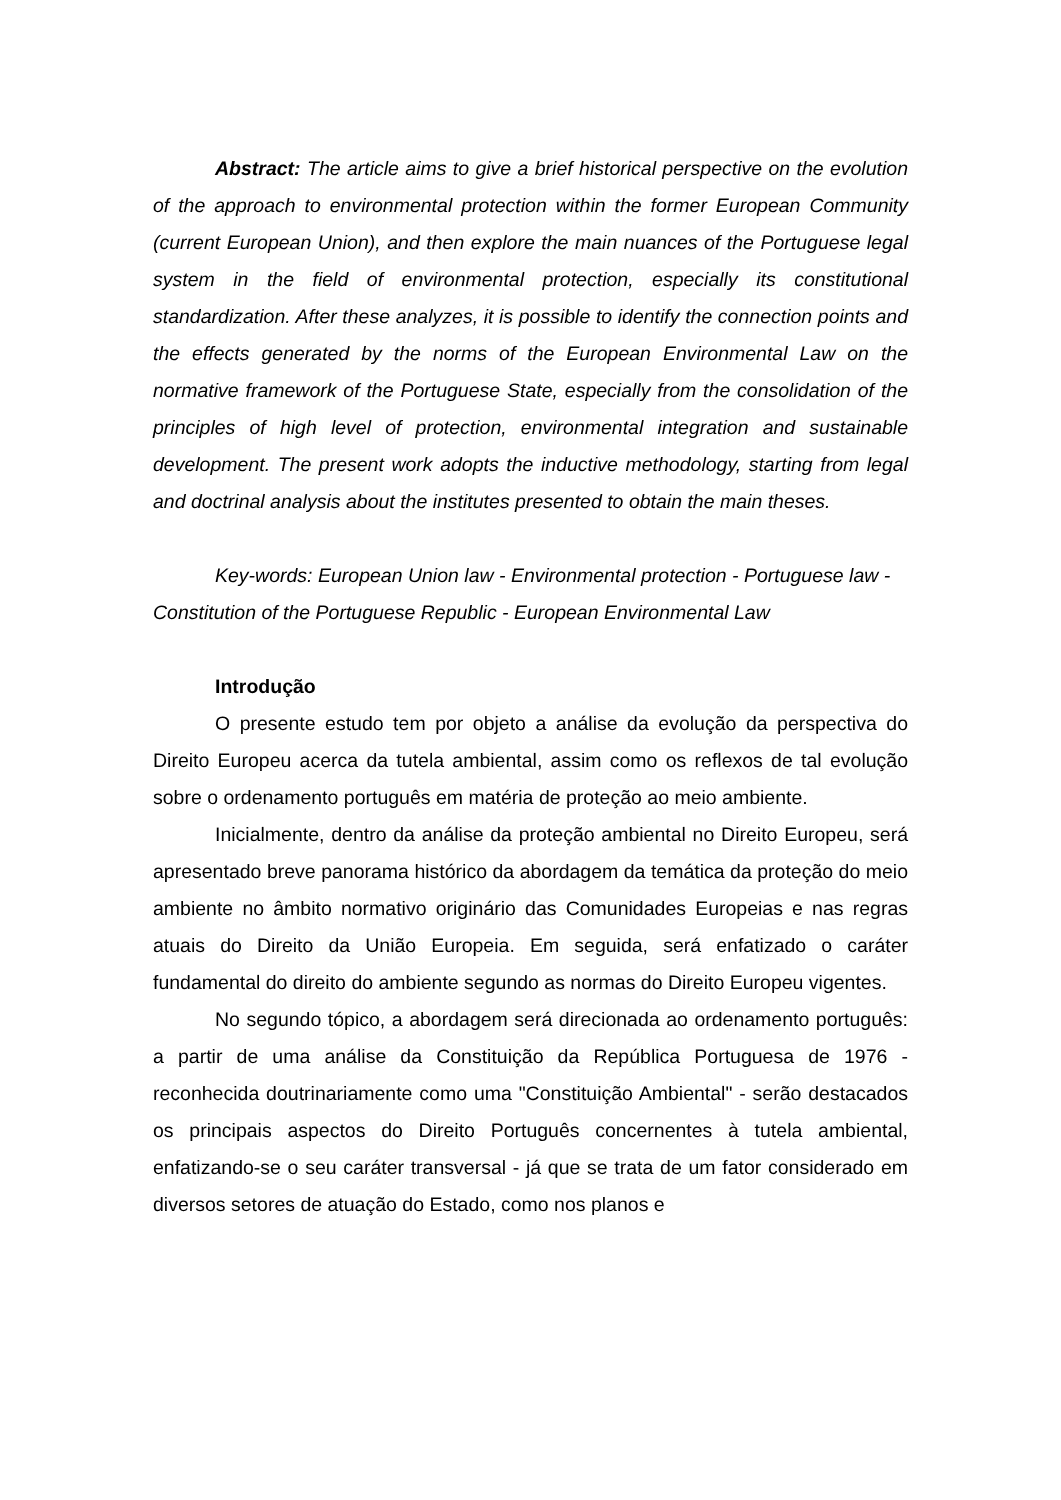Abstract: The article aims to give a brief historical perspective on the evolution of the approach to environmental protection within the former European Community (current European Union), and then explore the main nuances of the Portuguese legal system in the field of environmental protection, especially its constitutional standardization. After these analyzes, it is possible to identify the connection points and the effects generated by the norms of the European Environmental Law on the normative framework of the Portuguese State, especially from the consolidation of the principles of high level of protection, environmental integration and sustainable development. The present work adopts the inductive methodology, starting from legal and doctrinal analysis about the institutes presented to obtain the main theses.
Key-words: European Union law - Environmental protection - Portuguese law - Constitution of the Portuguese Republic - European Environmental Law
Introdução
O presente estudo tem por objeto a análise da evolução da perspectiva do Direito Europeu acerca da tutela ambiental, assim como os reflexos de tal evolução sobre o ordenamento português em matéria de proteção ao meio ambiente.
Inicialmente, dentro da análise da proteção ambiental no Direito Europeu, será apresentado breve panorama histórico da abordagem da temática da proteção do meio ambiente no âmbito normativo originário das Comunidades Europeias e nas regras atuais do Direito da União Europeia. Em seguida, será enfatizado o caráter fundamental do direito do ambiente segundo as normas do Direito Europeu vigentes.
No segundo tópico, a abordagem será direcionada ao ordenamento português: a partir de uma análise da Constituição da República Portuguesa de 1976 - reconhecida doutrinariamente como uma "Constituição Ambiental" - serão destacados os principais aspectos do Direito Português concernentes à tutela ambiental, enfatizando-se o seu caráter transversal - já que se trata de um fator considerado em diversos setores de atuação do Estado, como nos planos e